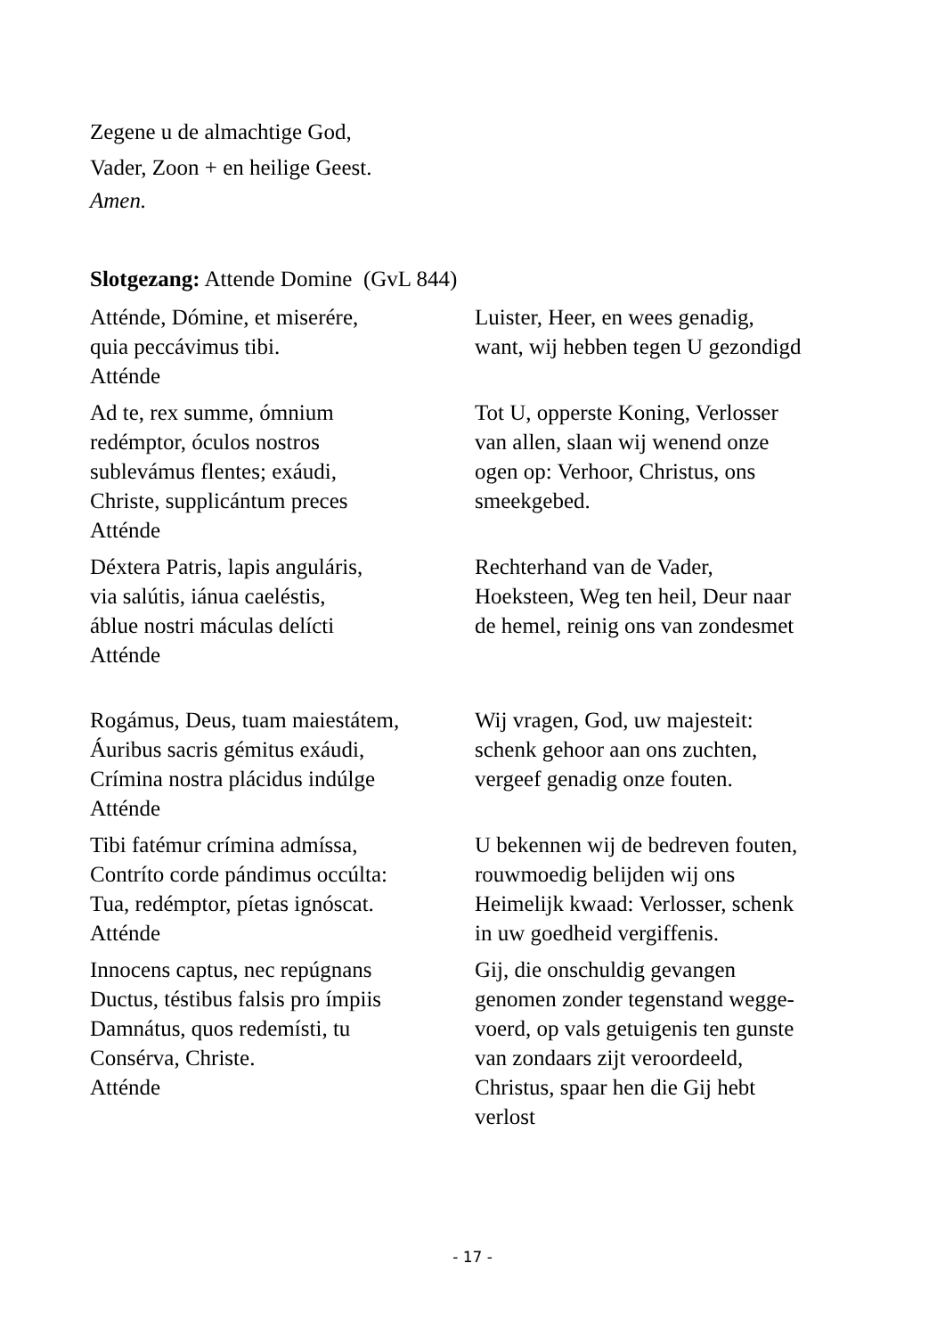Zegene u de almachtige God,
Vader, Zoon + en heilige Geest.
Amen.
Slotgezang: Attende Domine (GvL 844)
Atténde, Dómine, et miserére,
quia peccávimus tibi.
Atténde
Luister, Heer, en wees genadig,
want, wij hebben tegen U gezondigd
Ad te, rex summe, ómnium
redémptor, óculos nostros
sublevámus flentes; exáudi,
Christe, supplicántum preces
Atténde
Tot U, opperste Koning, Verlosser
van allen, slaan wij wenend onze
ogen op: Verhoor, Christus, ons
smeekgebed.
Déxtera Patris, lapis anguláris,
via salútis, iánua caeléstis,
áblue nostri máculas delícti
Atténde
Rechterhand van de Vader,
Hoeksteen, Weg ten heil, Deur naar
de hemel, reinig ons van zondesmet
Rogámus, Deus, tuam maiestátem,
Áuribus sacris gémitus exáudi,
Crímina nostra plácidus indúlge
Atténde
Wij vragen, God, uw majesteit:
schenk gehoor aan ons zuchten,
vergeef genadig onze fouten.
Tibi fatémur crímina admíssa,
Contríto corde pándimus occúlta:
Tua, redémptor, píetas ignóscat.
Atténde
U bekennen wij de bedreven fouten,
rouwmoedig belijden wij ons
Heimelijk kwaad: Verlosser, schenk
in uw goedheid vergiffenis.
Innocens captus, nec repúgnans
Ductus, téstibus falsis pro ímpiis
Damnátus, quos redemísti, tu
Consérva, Christe.
Atténde
Gij, die onschuldig gevangen
genomen zonder tegenstand wegge-
voerd, op vals getuigenis ten gunste
van zondaars zijt veroordeeld,
Christus, spaar hen die Gij hebt
verlost
- 17 -